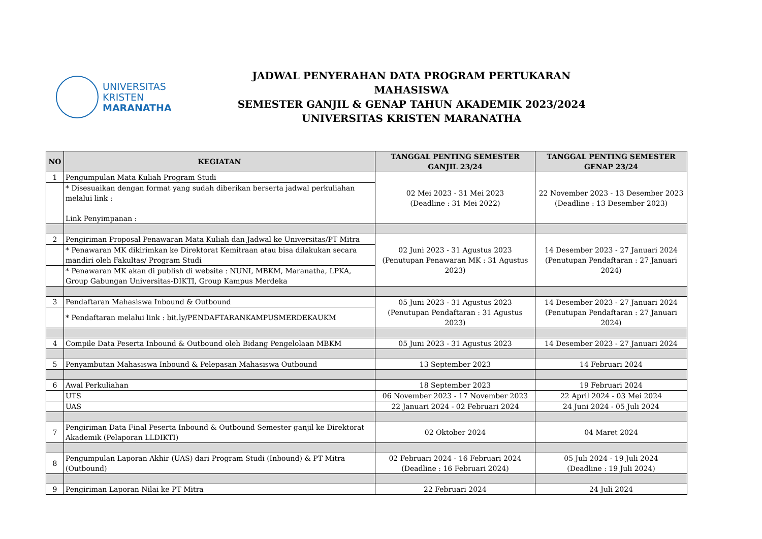UNIVERSITAS
KRISTEN
MARANATHA
JADWAL PENYERAHAN DATA PROGRAM PERTUKARAN MAHASISWA
SEMESTER GANJIL & GENAP TAHUN AKADEMIK 2023/2024
UNIVERSITAS KRISTEN MARANATHA
| NO | KEGIATAN | TANGGAL PENTING SEMESTER GANJIL 23/24 | TANGGAL PENTING SEMESTER GENAP 23/24 |
| --- | --- | --- | --- |
| 1 | Pengumpulan Mata Kuliah Program Studi | 02 Mei 2023 - 31 Mei 2023 (Deadline : 31 Mei 2022) | 22 November 2023 - 13 Desember 2023 (Deadline : 13 Desember 2023) |
| | * Disesuaikan dengan format yang sudah diberikan berserta jadwal perkuliahan melalui link : Link Penyimpanan : | | |
| 2 | Pengiriman Proposal Penawaran Mata Kuliah dan Jadwal ke Universitas/PT Mitra | 02 Juni 2023 - 31 Agustus 2023 (Penutupan Penawaran MK : 31 Agustus 2023) | 14 Desember 2023 - 27 Januari 2024 (Penutupan Pendaftaran : 27 Januari 2024) |
| | * Penawaran MK dikirimkan ke Direktorat Kemitraan atau bisa dilakukan secara mandiri oleh Fakultas/ Program Studi | | |
| | * Penawaran MK akan di publish di website : NUNI, MBKM, Maranatha, LPKA, Group Gabungan Universitas-DIKTI, Group Kampus Merdeka | | |
| 3 | Pendaftaran Mahasiswa Inbound & Outbound | 05 Juni 2023 - 31 Agustus 2023 (Penutupan Pendaftaran : 31 Agustus 2023) | 14 Desember 2023 - 27 Januari 2024 (Penutupan Pendaftaran : 27 Januari 2024) |
| | * Pendaftaran melalui link : bit.ly/PENDAFTARANKAMPUSMERDEKAUKM | | |
| 4 | Compile Data Peserta Inbound & Outbound oleh Bidang Pengelolaan MBKM | 05 Juni 2023 - 31 Agustus 2023 | 14 Desember 2023 - 27 Januari 2024 |
| 5 | Penyambutan Mahasiswa Inbound & Pelepasan Mahasiswa Outbound | 13 September 2023 | 14 Februari 2024 |
| 6 | Awal Perkuliahan | 18 September 2023 | 19 Februari 2024 |
| | UTS | 06 November 2023 - 17 November 2023 | 22 April 2024 - 03 Mei 2024 |
| | UAS | 22 Januari 2024 - 02 Februari 2024 | 24 Juni 2024 - 05 Juli 2024 |
| 7 | Pengiriman Data Final Peserta Inbound & Outbound Semester ganjil ke Direktorat Akademik (Pelaporan LLDIKTI) | 02 Oktober 2024 | 04 Maret 2024 |
| 8 | Pengumpulan Laporan Akhir (UAS) dari Program Studi (Inbound) & PT Mitra (Outbound) | 02 Februari 2024 - 16 Februari 2024 (Deadline : 16 Februari 2024) | 05 Juli 2024 - 19 Juli 2024 (Deadline : 19 Juli 2024) |
| 9 | Pengiriman Laporan Nilai ke PT Mitra | 22 Februari 2024 | 24 Juli 2024 |